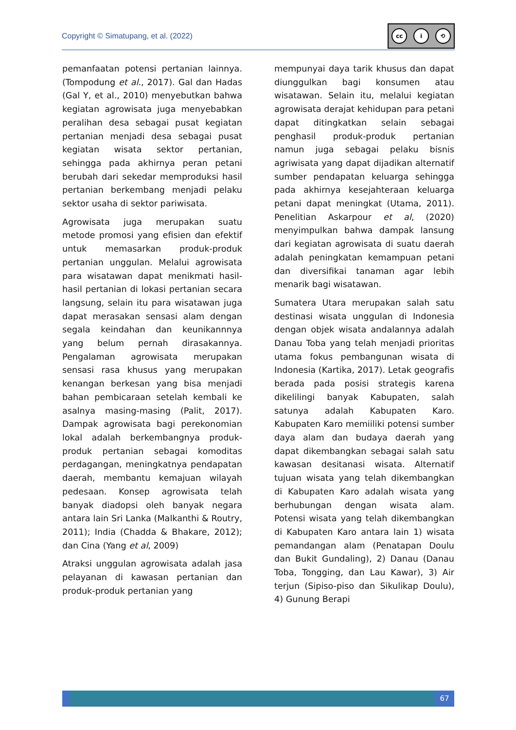Copyright © Simatupang, et al. (2022)
cc i ⟲
pemanfaatan potensi pertanian lainnya. (Tompodung et al., 2017). Gal dan Hadas (Gal Y, et al., 2010) menyebutkan bahwa kegiatan agrowisata juga menyebabkan peralihan desa sebagai pusat kegiatan pertanian menjadi desa sebagai pusat kegiatan wisata sektor pertanian, sehingga pada akhirnya peran petani berubah dari sekedar memproduksi hasil pertanian berkembang menjadi pelaku sektor usaha di sektor pariwisata.
Agrowisata juga merupakan suatu metode promosi yang efisien dan efektif untuk memasarkan produk-produk pertanian unggulan. Melalui agrowisata para wisatawan dapat menikmati hasil-hasil pertanian di lokasi pertanian secara langsung, selain itu para wisatawan juga dapat merasakan sensasi alam dengan segala keindahan dan keunikannnya yang belum pernah dirasakannya. Pengalaman agrowisata merupakan sensasi rasa khusus yang merupakan kenangan berkesan yang bisa menjadi bahan pembicaraan setelah kembali ke asalnya masing-masing (Palit, 2017). Dampak agrowisata bagi perekonomian lokal adalah berkembangnya produk-produk pertanian sebagai komoditas perdagangan, meningkatnya pendapatan daerah, membantu kemajuan wilayah pedesaan. Konsep agrowisata telah banyak diadopsi oleh banyak negara antara lain Sri Lanka (Malkanthi & Routry, 2011); India (Chadda & Bhakare, 2012); dan Cina (Yang et al, 2009)
Atraksi unggulan agrowisata adalah jasa pelayanan di kawasan pertanian dan produk-produk pertanian yang
mempunyai daya tarik khusus dan dapat diunggulkan bagi konsumen atau wisatawan. Selain itu, melalui kegiatan agrowisata derajat kehidupan para petani dapat ditingkatkan selain sebagai penghasil produk-produk pertanian namun juga sebagai pelaku bisnis agriwisata yang dapat dijadikan alternatif sumber pendapatan keluarga sehingga pada akhirnya kesejahteraan keluarga petani dapat meningkat (Utama, 2011). Penelitian Askarpour et al, (2020) menyimpulkan bahwa dampak lansung dari kegiatan agrowisata di suatu daerah adalah peningkatan kemampuan petani dan diversifikai tanaman agar lebih menarik bagi wisatawan.
Sumatera Utara merupakan salah satu destinasi wisata unggulan di Indonesia dengan objek wisata andalannya adalah Danau Toba yang telah menjadi prioritas utama fokus pembangunan wisata di Indonesia (Kartika, 2017). Letak geografis berada pada posisi strategis karena dikelilingi banyak Kabupaten, salah satunya adalah Kabupaten Karo. Kabupaten Karo memiiliki potensi sumber daya alam dan budaya daerah yang dapat dikembangkan sebagai salah satu kawasan desitanasi wisata. Alternatif tujuan wisata yang telah dikembangkan di Kabupaten Karo adalah wisata yang berhubungan dengan wisata alam. Potensi wisata yang telah dikembangkan di Kabupaten Karo antara lain 1) wisata pemandangan alam (Penatapan Doulu dan Bukit Gundaling), 2) Danau (Danau Toba, Tongging, dan Lau Kawar), 3) Air terjun (Sipiso-piso dan Sikulikap Doulu), 4) Gunung Berapi
67